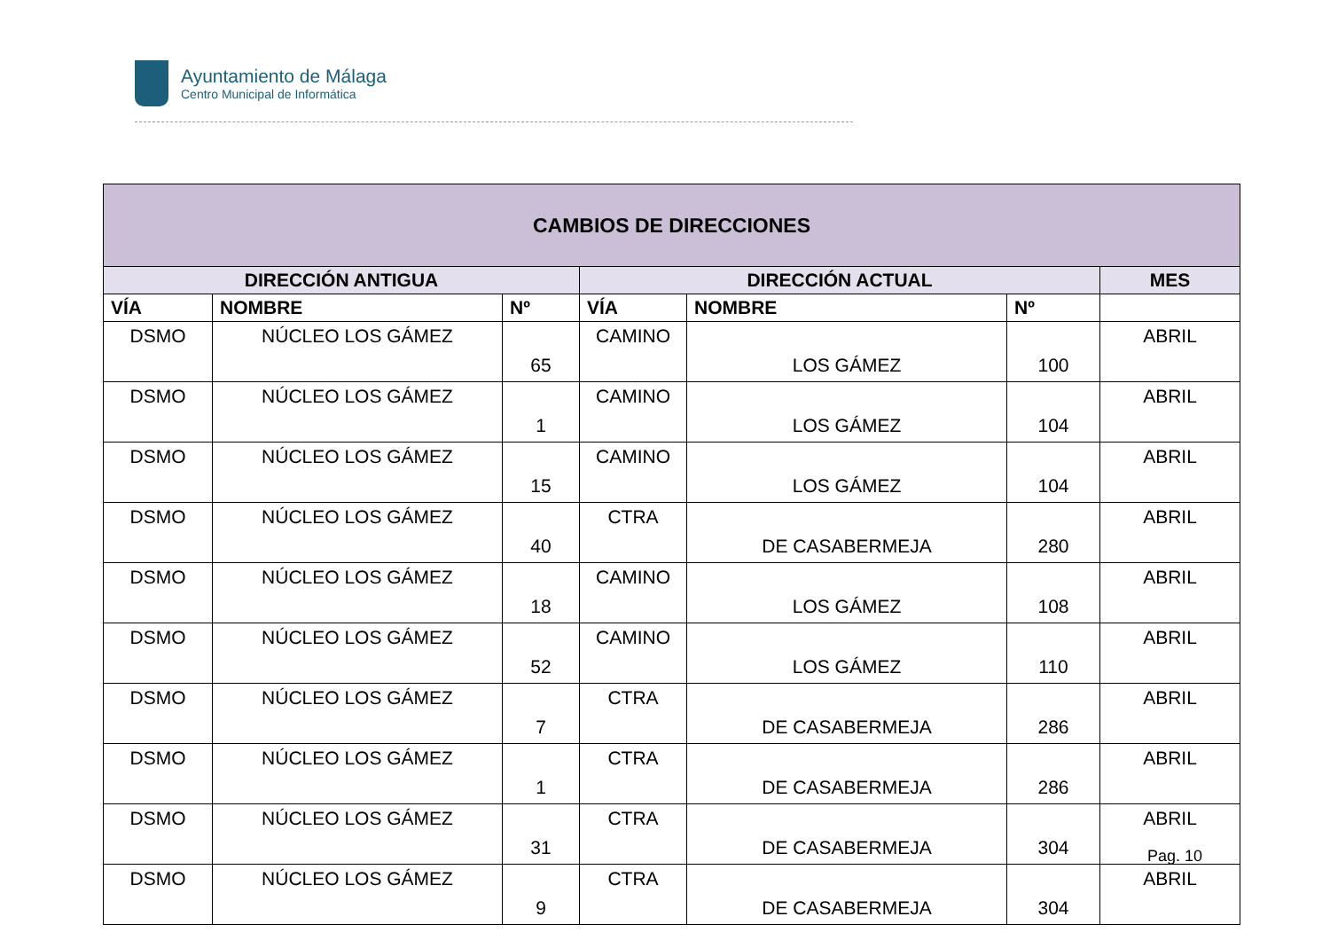Ayuntamiento de Málaga
Centro Municipal de Informática
| CAMBIOS DE DIRECCIONES | | | | | | |
| --- | --- | --- | --- | --- | --- | --- |
| DIRECCIÓN ANTIGUA | | | DIRECCIÓN ACTUAL | | | MES |
| VÍA | NOMBRE | Nº | VÍA | NOMBRE | Nº | |
| DSMO | NÚCLEO LOS GÁMEZ | 65 | CAMINO | LOS GÁMEZ | 100 | ABRIL |
| DSMO | NÚCLEO LOS GÁMEZ | 1 | CAMINO | LOS GÁMEZ | 104 | ABRIL |
| DSMO | NÚCLEO LOS GÁMEZ | 15 | CAMINO | LOS GÁMEZ | 104 | ABRIL |
| DSMO | NÚCLEO LOS GÁMEZ | 40 | CTRA | DE CASABERMEJA | 280 | ABRIL |
| DSMO | NÚCLEO LOS GÁMEZ | 18 | CAMINO | LOS GÁMEZ | 108 | ABRIL |
| DSMO | NÚCLEO LOS GÁMEZ | 52 | CAMINO | LOS GÁMEZ | 110 | ABRIL |
| DSMO | NÚCLEO LOS GÁMEZ | 7 | CTRA | DE CASABERMEJA | 286 | ABRIL |
| DSMO | NÚCLEO LOS GÁMEZ | 1 | CTRA | DE CASABERMEJA | 286 | ABRIL |
| DSMO | NÚCLEO LOS GÁMEZ | 31 | CTRA | DE CASABERMEJA | 304 | ABRIL |
| DSMO | NÚCLEO LOS GÁMEZ | 9 | CTRA | DE CASABERMEJA | 304 | ABRIL |
Pag. 10